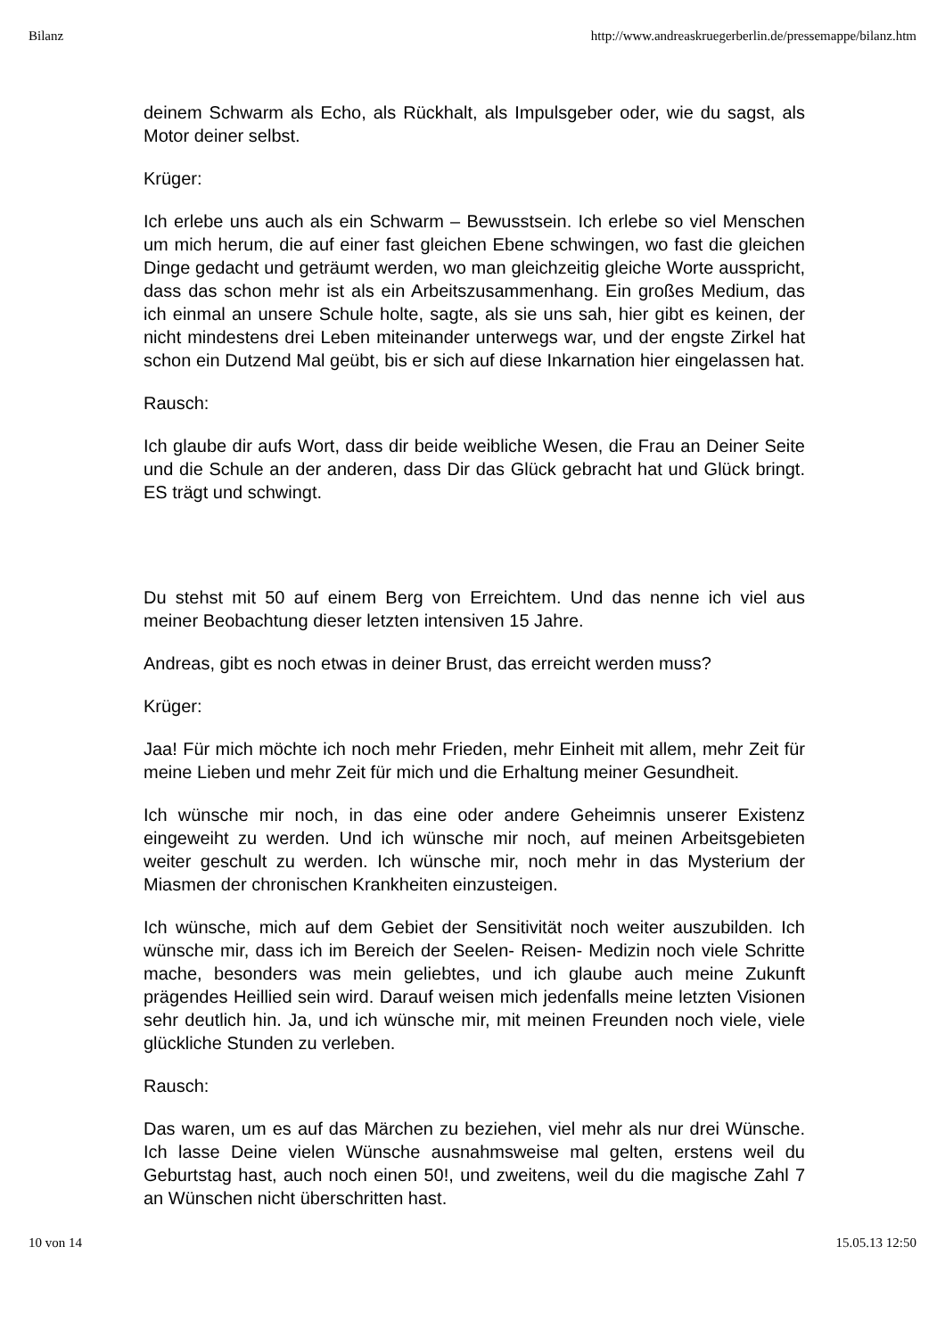Bilanz http://www.andreaskruegerberlin.de/pressemappe/bilanz.htm
deinem Schwarm als Echo, als Rückhalt, als Impulsgeber oder, wie du sagst, als Motor deiner selbst.
Krüger:
Ich erlebe uns auch als ein Schwarm – Bewusstsein. Ich erlebe so viel Menschen um mich herum, die auf einer fast gleichen Ebene schwingen, wo fast die gleichen Dinge gedacht und geträumt werden, wo man gleichzeitig gleiche Worte ausspricht, dass das schon mehr ist als ein Arbeitszusammenhang. Ein großes Medium, das ich einmal an unsere Schule holte, sagte, als sie uns sah, hier gibt es keinen, der nicht mindestens drei Leben miteinander unterwegs war, und der engste Zirkel hat schon ein Dutzend Mal geübt, bis er sich auf diese Inkarnation hier eingelassen hat.
Rausch:
Ich glaube dir aufs Wort, dass dir beide weibliche Wesen, die Frau an Deiner Seite und die Schule an der anderen, dass Dir das Glück gebracht hat und Glück bringt. ES trägt und schwingt.
Du stehst mit 50 auf einem Berg von Erreichtem. Und das nenne ich viel aus meiner Beobachtung dieser letzten intensiven 15 Jahre.
Andreas, gibt es noch etwas in deiner Brust, das erreicht werden muss?
Krüger:
Jaa! Für mich möchte ich noch mehr Frieden, mehr Einheit mit allem, mehr Zeit für meine Lieben und mehr Zeit für mich und die Erhaltung meiner Gesundheit.
Ich wünsche mir noch, in das eine oder andere Geheimnis unserer Existenz eingeweiht zu werden. Und ich wünsche mir noch, auf meinen Arbeitsgebieten weiter geschult zu werden. Ich wünsche mir, noch mehr in das Mysterium der Miasmen der chronischen Krankheiten einzusteigen.
Ich wünsche, mich auf dem Gebiet der Sensitivität noch weiter auszubilden. Ich wünsche mir, dass ich im Bereich der Seelen- Reisen- Medizin noch viele Schritte mache, besonders was mein geliebtes, und ich glaube auch meine Zukunft prägendes Heillied sein wird. Darauf weisen mich jedenfalls meine letzten Visionen sehr deutlich hin. Ja, und ich wünsche mir, mit meinen Freunden noch viele, viele glückliche Stunden zu verleben.
Rausch:
Das waren, um es auf das Märchen zu beziehen, viel mehr als nur drei Wünsche. Ich lasse Deine vielen Wünsche ausnahmsweise mal gelten, erstens weil du Geburtstag hast, auch noch einen 50!, und zweitens, weil du die magische Zahl 7 an Wünschen nicht überschritten hast.
10 von 14 15.05.13 12:50